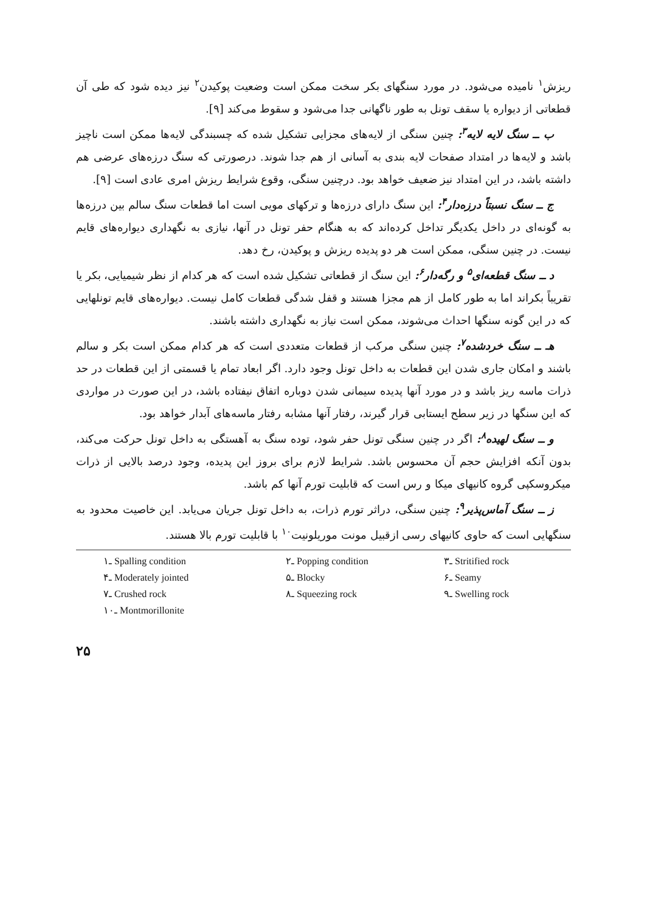ریزش<sup>۱</sup> نامیده می‌شود. در مورد سنگهای بکر سخت ممکن است وضعیت پوکیدن<sup>۲</sup> نیز دیده شود که طی آن قطعاتی از دیواره یا سقف تونل به طور ناگهانی جدا می‌شود و سقوط می‌کند [۹].
ب ــ سنگ لایه لایه<sup>۳</sup>: چنین سنگی از لایه‌های مجزایی تشکیل شده که چسبندگی لایه‌ها ممکن است ناچیز باشد و لایه‌ها در امتداد صفحات لایه بندی به آسانی از هم جدا شوند. درصورتی که سنگ درزه‌های عرضی هم داشته باشد، در این امتداد نیز ضعیف خواهد بود. درچنین سنگی، وقوع شرایط ریزش امری عادی است [۹].
ج ــ سنگ نسبتاً درزه‌دار<sup>۴</sup>: این سنگ دارای درزه‌ها و ترکهای مویی است اما قطعات سنگ سالم بین درزه‌ها به گونه‌ای در داخل یکدیگر تداخل کرده‌اند که به هنگام حفر تونل در آنها، نیازی به نگهداری دیواره‌های قایم نیست. در چنین سنگی، ممکن است هر دو پدیده ریزش و پوکیدن، رخ دهد.
د ــ سنگ قطعه‌ای<sup>۵</sup> و رگه‌دار<sup>۶</sup>: این سنگ از قطعاتی تشکیل شده است که هر کدام از نظر شیمیایی، بکر یا تقریباً بکراند اما به طور کامل از هم مجزا هستند و قفل شدگی قطعات کامل نیست. دیواره‌های قایم تونلهایی که در این گونه سنگها احداث می‌شوند، ممکن است نیاز به نگهداری داشته باشند.
هـ ــ سنگ خردشده<sup>۷</sup>: چنین سنگی مرکب از قطعات متعددی است که هر کدام ممکن است بکر و سالم باشند و امکان جاری شدن این قطعات به داخل تونل وجود دارد. اگر ابعاد تمام یا قسمتی از این قطعات در حد ذرات ماسه ریز باشد و در مورد آنها پدیده سیمانی شدن دوباره اتفاق نیفتاده باشد، در این صورت در مواردی که این سنگها در زیر سطح ایستابی قرار گیرند، رفتار آنها مشابه رفتار ماسه‌های آبدار خواهد بود.
و ــ سنگ لهیده<sup>۸</sup>: اگر در چنین سنگی تونل حفر شود، توده سنگ به آهستگی به داخل تونل حرکت می‌کند، بدون آنکه افزایش حجم آن محسوس باشد. شرایط لازم برای بروز این پدیده، وجود درصد بالایی از ذرات میکروسکپی گروه کانیهای میکا و رس است که قابلیت تورم آنها کم باشد.
ز ــ سنگ آماس‌پذیر<sup>۹</sup>: چنین سنگی، دراثر تورم ذرات، به داخل تونل جریان می‌یابد. این خاصیت محدود به سنگهایی است که حاوی کانیهای رسی ازقبیل مونت موریلونیت<sup>۱۰</sup> با قابلیت تورم بالا هستند.
۱ـ Spalling condition ۲ـ Popping condition ۳ـ Stritified rock ۴ـ Moderately jointed ۵ـ Blocky ۶ـ Seamy ۷ـ Crushed rock ۸ـ Squeezing rock ۹ـ Swelling rock ۱۰ـ Montmorillonite
۲۵